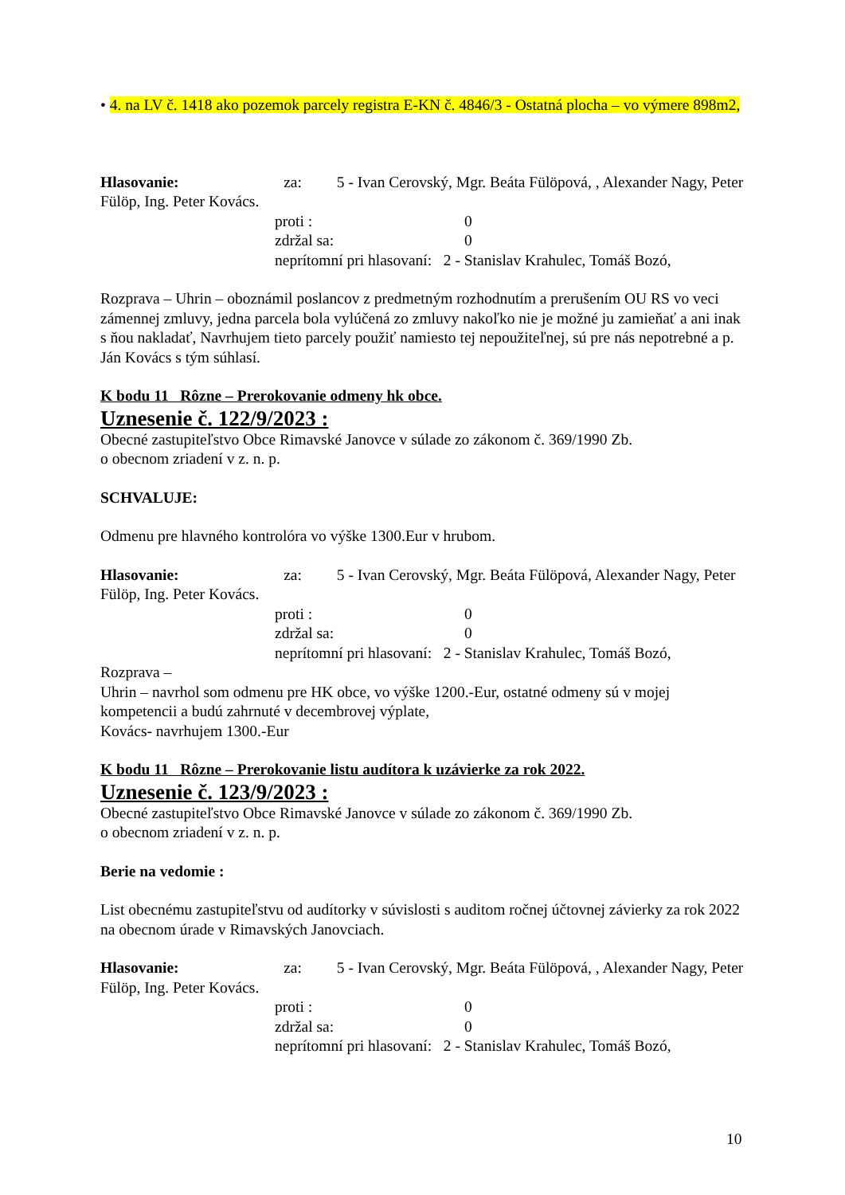• 4. na LV č. 1418 ako pozemok parcely registra E-KN č. 4846/3 - Ostatná plocha – vo výmere 898m2,
Hlasovanie: za: 5 - Ivan Cerovský, Mgr. Beáta Fülöpová, , Alexander Nagy, Peter Fülöp, Ing. Peter Kovács.
proti : 0
zdržal sa: 0
neprítomní pri hlasovaní: 2 - Stanislav Krahulec, Tomáš Bozó,
Rozprava – Uhrin – oboznámil poslancov z predmetným rozhodnutím a prerušením OU RS vo veci zámennej zmluvy, jedna parcela bola vylúčená zo zmluvy nakoľko nie je možné ju zamieňať a ani inak s ňou nakladať, Navrhujem tieto parcely použiť namiesto tej nepoužiteľnej, sú pre nás nepotrebné a p. Ján Kovács s tým súhlasí.
K bodu 11 Rôzne – Prerokovanie odmeny hk obce.
Uznesenie č. 122/9/2023 :
Obecné zastupiteľstvo Obce Rimavské Janovce v súlade zo zákonom č. 369/1990 Zb.
o obecnom zriadení v z. n. p.
SCHVALUJE:
Odmenu pre hlavného kontrolóra vo výške 1300.Eur v hrubom.
Hlasovanie: za: 5 - Ivan Cerovský, Mgr. Beáta Fülöpová, Alexander Nagy, Peter Fülöp, Ing. Peter Kovács.
proti : 0
zdržal sa: 0
neprítomní pri hlasovaní: 2 - Stanislav Krahulec, Tomáš Bozó,
Rozprava –
Uhrin – navrhol som odmenu pre HK obce, vo výške 1200.-Eur, ostatné odmeny sú v mojej kompetencii a budú zahrnuté v decembrovej výplate,
Kovács- navrhujem 1300.-Eur
K bodu 11 Rôzne – Prerokovanie listu audítora k uzávierke za rok 2022.
Uznesenie č. 123/9/2023 :
Obecné zastupiteľstvo Obce Rimavské Janovce v súlade zo zákonom č. 369/1990 Zb.
o obecnom zriadení v z. n. p.
Berie na vedomie :
List obecnému zastupiteľstvu od audítorky v súvislosti s auditom ročnej účtovnej závierky za rok 2022 na obecnom úrade v Rimavských Janovciach.
Hlasovanie: za: 5 - Ivan Cerovský, Mgr. Beáta Fülöpová, , Alexander Nagy, Peter Fülöp, Ing. Peter Kovács.
proti : 0
zdržal sa: 0
neprítomní pri hlasovaní: 2 - Stanislav Krahulec, Tomáš Bozó,
10